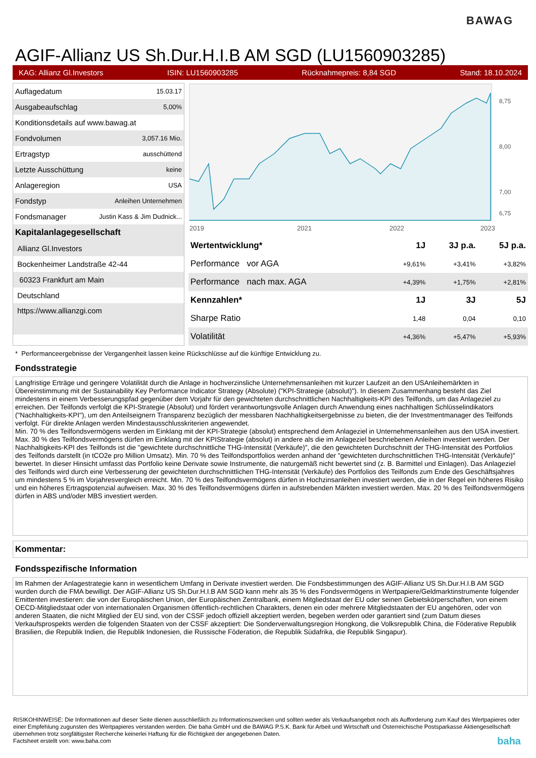BAWAG
AGIF-Allianz US Sh.Dur.H.I.B AM SGD (LU1560903285)
KAG: Allianz Gl.Investors ISIN: LU1560903285 Rücknahmepreis: 8,84 SGD Stand: 18.10.2024
| Auflagedatum | 15.03.17 |
| Ausgabeaufschlag | 5,00% |
| Konditionsdetails auf www.bawag.at | |
| Fondvolumen | 3,057.16 Mio. |
| Ertragstyp | ausschüttend |
| Letzte Ausschüttung | keine |
| Anlageregion | USA |
| Fondstyp | Anleihen Unternehmen |
| Fondsmanager | Justin Kass & Jim Dudnick... |
| Kapitalanlagegesellschaft | |
| Allianz Gl.Investors | |
| Bockenheimer Landstraße 42-44 | |
| 60323 Frankfurt am Main | |
| Deutschland | |
| https://www.allianzgi.com | |
2019
2021
2022
2023
8,75
8,00
7,00
6,75
| Wertentwicklung* | 1J | 3J p.a. | 5J p.a. |
| --- | --- | --- | --- |
| Performance vor AGA | +9,61% | +3,41% | +3,82% |
| Performance nach max. AGA | +4,39% | +1,75% | +2,81% |
| Kennzahlen* | 1J | 3J | 5J |
| Sharpe Ratio | 1,48 | 0,04 | 0,10 |
| Volatilität | +4,36% | +5,47% | +5,93% |
* Performanceergebnisse der Vergangenheit lassen keine Rückschlüsse auf die künftige Entwicklung zu.
Fondsstrategie
Langfristige Erträge und geringere Volatilität durch die Anlage in hochverzinsliche Unternehmensanleihen mit kurzer Laufzeit an den USAnleihemärkten in Übereinstimmung mit der Sustainability Key Performance Indicator Strategy (Absolute) ("KPI-Strategie (absolut)"). In diesem Zusammenhang besteht das Ziel mindestens in einem Verbesserungspfad gegenüber dem Vorjahr für den gewichteten durchschnittlichen Nachhaltigkeits-KPI des Teilfonds, um das Anlageziel zu erreichen. Der Teilfonds verfolgt die KPI-Strategie (Absolut) und fördert verantwortungsvolle Anlagen durch Anwendung eines nachhaltigen Schlüsselindikators ("Nachhaltigkeits-KPI"), um den Anteilseignern Transparenz bezüglich der messbaren Nachhaltigkeitsergebnisse zu bieten, die der Investmentmanager des Teilfonds verfolgt. Für direkte Anlagen werden Mindestausschlusskriterien angewendet.
Min. 70 % des Teilfondsvermögens werden im Einklang mit der KPI-Strategie (absolut) entsprechend dem Anlageziel in Unternehmensanleihen aus den USA investiert. Max. 30 % des Teilfondsvermögens dürfen im Einklang mit der KPIStrategie (absolut) in andere als die im Anlageziel beschriebenen Anleihen investiert werden. Der Nachhaltigkeits-KPI des Teilfonds ist die "gewichtete durchschnittliche THG-Intensität (Verkäufe)", die den gewichteten Durchschnitt der THG-Intensität des Portfolios des Teilfonds darstellt (in tCO2e pro Million Umsatz). Min. 70 % des Teilfondsportfolios werden anhand der "gewichteten durchschnittlichen THG-Intensität (Verkäufe)" bewertet. In dieser Hinsicht umfasst das Portfolio keine Derivate sowie Instrumente, die naturgemäß nicht bewertet sind (z. B. Barmittel und Einlagen). Das Anlageziel des Teilfonds wird durch eine Verbesserung der gewichteten durchschnittlichen THG-Intensität (Verkäufe) des Portfolios des Teilfonds zum Ende des Geschäftsjahres um mindestens 5 % im Vorjahresvergleich erreicht. Min. 70 % des Teilfondsvermögens dürfen in Hochzinsanleihen investiert werden, die in der Regel ein höheres Risiko und ein höheres Ertragspotenzial aufweisen. Max. 30 % des Teilfondsvermögens dürfen in aufstrebenden Märkten investiert werden. Max. 20 % des Teilfondsvermögens dürfen in ABS und/oder MBS investiert werden.
Kommentar:
Fondsspezifische Information
Im Rahmen der Anlagestrategie kann in wesentlichem Umfang in Derivate investiert werden. Die Fondsbestimmungen des AGIF-Allianz US Sh.Dur.H.I.B AM SGD wurden durch die FMA bewilligt. Der AGIF-Allianz US Sh.Dur.H.I.B AM SGD kann mehr als 35 % des Fondsvermögens in Wertpapiere/Geldmarktinstrumente folgender Emittenten investieren: die von der Europäischen Union, der Europäischen Zentralbank, einem Mitgliedstaat der EU oder seinen Gebietskörperschaften, von einem OECD-Mitgliedstaat oder von internationalen Organismen öffentlich-rechtlichen Charakters, denen ein oder mehrere Mitgliedstaaten der EU angehören, oder von anderen Staaten, die nicht Mitglied der EU sind, von der CSSF jedoch offiziell akzeptiert werden, begeben werden oder garantiert sind (zum Datum dieses Verkaufsprospekts werden die folgenden Staaten von der CSSF akzeptiert: Die Sonderverwaltungsregion Hongkong, die Volksrepublik China, die Föderative Republik Brasilien, die Republik Indien, die Republik Indonesien, die Russische Föderation, die Republik Südafrika, die Republik Singapur).
RISIKOHINWEISE: Die Informationen auf dieser Seite dienen ausschließlich zu Informationszwecken und sollten weder als Verkaufsangebot noch als Aufforderung zum Kauf des Wertpapieres oder einer Empfehlung zugunsten des Wertpapieres verstanden werden. Die baha GmbH und die BAWAG P.S.K. Bank für Arbeit und Wirtschaft und Österreichische Postsparkasse Aktiengesellschaft übernehmen trotz sorgfältigster Recherche keinerlei Haftung für die Richtigkeit der angegebenen Daten.
Factsheet erstellt von: www.baha.com baha